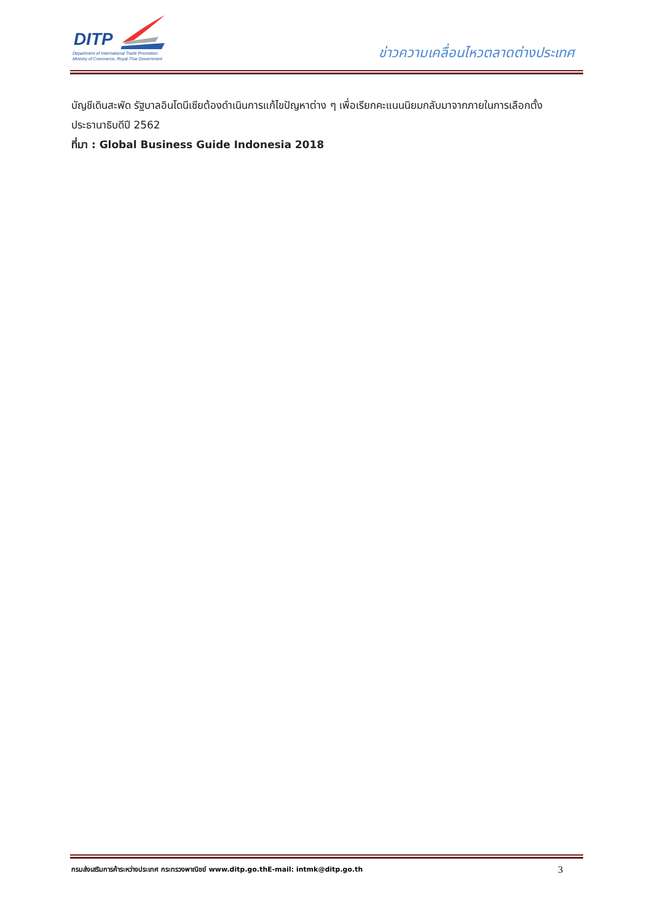DITP
Department of International Trade Promotion
Ministry of Commerce, Royal Thai Government
ข่าวความเคลื่อนไหวตลาดต่างประเทศ
บัญชีเดินสะพัด รัฐบาลอินโดนีเซียต้องดำเนินการแก้ไขปัญหาต่าง ๆ เพื่อเรียกคะแนนนิยมกลับมาจากภายในการเลือกตั้งประธานาธิบดีปี 2562
ที่มา : Global Business Guide Indonesia 2018
กรมส่งเสริมการค้าระหว่างประเทศ กระทรวงพาณิชย์ www.ditp.go.thE-mail: intmk@ditp.go.th 3